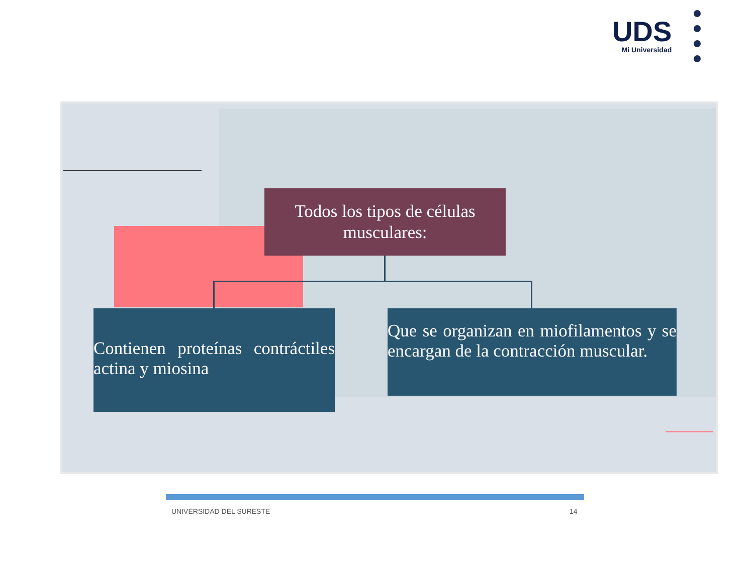UDS
Mi Universidad
Todos los tipos de células
musculares:
Contienen proteínas contráctiles actina y miosina
Que se organizan en miofilamentos y se encargan de la contracción muscular.
UNIVERSIDAD DEL SURESTE 14